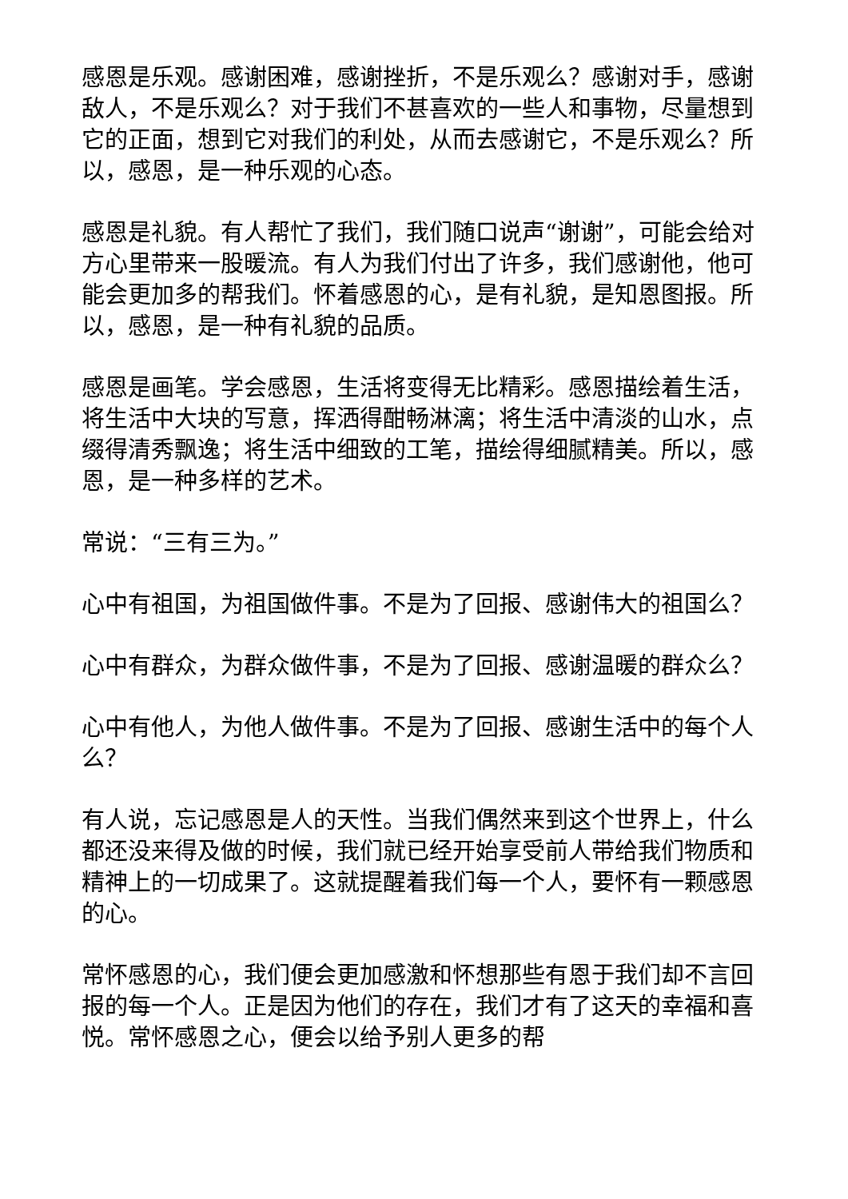感恩是乐观。感谢困难，感谢挫折，不是乐观么？感谢对手，感谢敌人，不是乐观么？对于我们不甚喜欢的一些人和事物，尽量想到它的正面，想到它对我们的利处，从而去感谢它，不是乐观么？所以，感恩，是一种乐观的心态。
感恩是礼貌。有人帮忙了我们，我们随口说声“谢谢”，可能会给对方心里带来一股暖流。有人为我们付出了许多，我们感谢他，他可能会更加多的帮我们。怀着感恩的心，是有礼貌，是知恩图报。所以，感恩，是一种有礼貌的品质。
感恩是画笔。学会感恩，生活将变得无比精彩。感恩描绘着生活，将生活中大块的写意，挥洒得酣畅淋漓；将生活中清淡的山水，点缀得清秀飘逸；将生活中细致的工笔，描绘得细腻精美。所以，感恩，是一种多样的艺术。
常说：“三有三为。”
心中有祖国，为祖国做件事。不是为了回报、感谢伟大的祖国么？
心中有群众，为群众做件事，不是为了回报、感谢温暖的群众么？
心中有他人，为他人做件事。不是为了回报、感谢生活中的每个人么？
有人说，忘记感恩是人的天性。当我们偶然来到这个世界上，什么都还没来得及做的时候，我们就已经开始享受前人带给我们物质和精神上的一切成果了。这就提醒着我们每一个人，要怀有一颗感恩的心。
常怀感恩的心，我们便会更加感激和怀想那些有恩于我们却不言回报的每一个人。正是因为他们的存在，我们才有了这天的幸福和喜悦。常怀感恩之心，便会以给予别人更多的帮